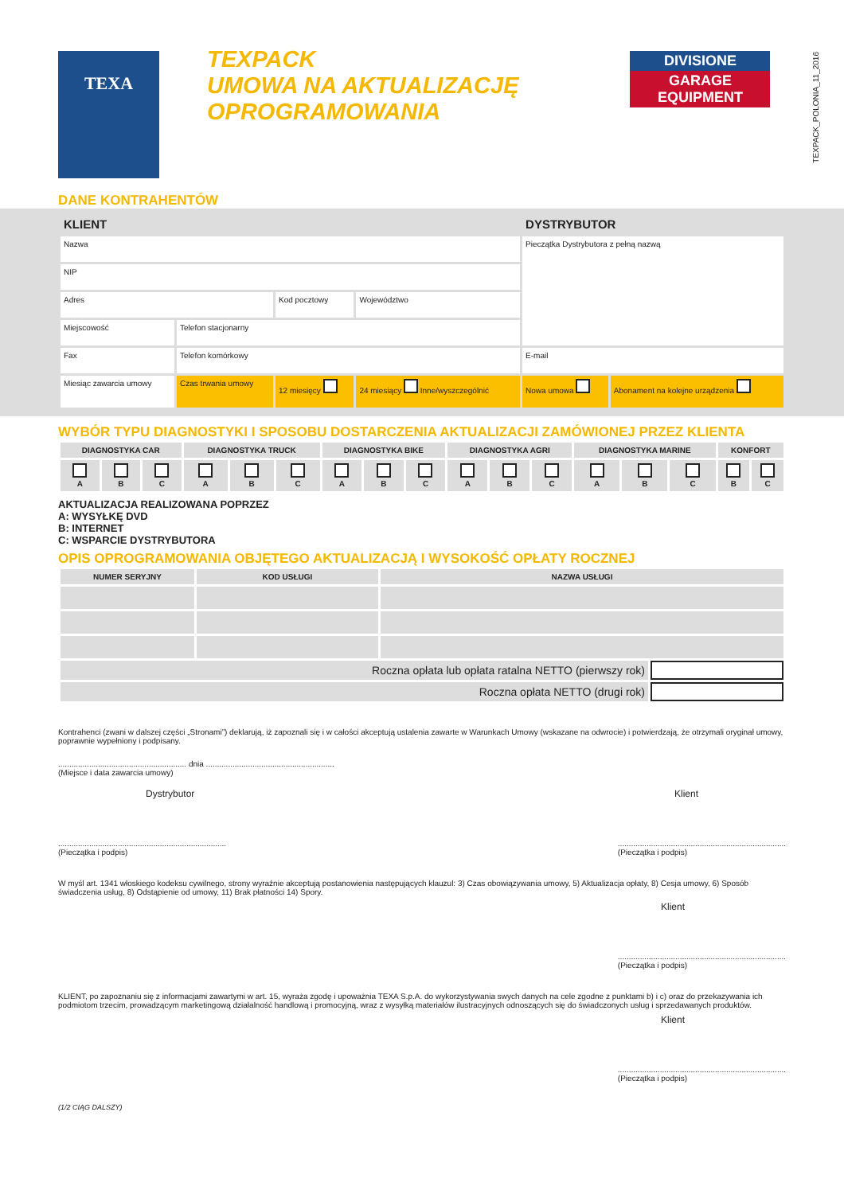TEXPACK_POLONIA_11_2016
TEXA
TEXPACK
UMOWA NA AKTUALIZACJĘ
OPROGRAMOWANIA
DIVISIONE
GARAGE EQUIPMENT
DANE KONTRAHENTÓW
| KLIENT | | | | DYSTRYBUTOR | |
| --- | --- | --- | --- | --- | --- |
| Nazwa | | | | Pieczątka Dystrybutora z pełną nazwą | |
| NIP | | | | | |
| Adres | | Kod pocztowy | Województwo | | |
| Miejscowość | Telefon stacjonarny | | | | |
| Fax | Telefon komórkowy | | | E-mail | |
| Miesiąc zawarcia umowy | Czas trwania umowy | 12 miesięcy | 24 miesiący Inne/wyszczególnić | Nowa umowa | Abonament na kolejne urządzenia |
WYBÓR TYPU DIAGNOSTYKI I SPOSOBU DOSTARCZENIA AKTUALIZACJI ZAMÓWIONEJ PRZEZ KLIENTA
| DIAGNOSTYKA CAR | | | DIAGNOSTYKA TRUCK | | | DIAGNOSTYKA BIKE | | | DIAGNOSTYKA AGRI | | | DIAGNOSTYKA MARINE | | | KONFORT | |
| --- | --- | --- | --- | --- | --- | --- | --- | --- | --- | --- | --- | --- | --- | --- | --- | --- |
| A | B | C | A | B | C | A | B | C | A | B | C | A | B | C | B | C |
AKTUALIZACJA REALIZOWANA POPRZEZ
A: WYSYŁKĘ DVD
B: INTERNET
C: WSPARCIE DYSTRYBUTORA
OPIS OPROGRAMOWANIA OBJĘTEGO AKTUALIZACJĄ I WYSOKOŚĆ OPŁATY ROCZNEJ
| NUMER SERYJNY | KOD USŁUGI | NAZWA USŁUGI | |
| --- | --- | --- | --- |
| Roczna opłata lub opłata ratalna NETTO (pierwszy rok) | | | |
| Roczna opłata NETTO (drugi rok) | | | |
Kontrahenci (zwani w dalszej części „Stronami”) deklarują, iż zapoznali się i w całości akceptują ustalenia zawarte w Warunkach Umowy (wskazane na odwrocie) i potwierdzają, że otrzymali oryginał umowy, poprawnie wypełniony i podpisany.
.......................................................... dnia ..........................................................
(Miejsce i data zawarcia umowy)
Dystrybutor Klient
............................................................................
(Pieczątka i podpis)............................................................................
(Pieczątka i podpis)
W myśl art. 1341 włoskiego kodeksu cywilnego, strony wyraźnie akceptują postanowienia następujących klauzul: 3) Czas obowiązywania umowy, 5) Aktualizacja opłaty, 8) Cesja umowy, 6) Sposób świadczenia usług, 8) Odstąpienie od umowy, 11) Brak płatności 14) Spory.
Klient
............................................................................
(Pieczątka i podpis)
KLIENT, po zapoznaniu się z informacjami zawartymi w art. 15, wyraża zgodę i upoważnia TEXA S.p.A. do wykorzystywania swych danych na cele zgodne z punktami b) i c) oraz do przekazywania ich podmiotom trzecim, prowadzącym marketingową działalność handlową i promocyjną, wraz z wysyłką materiałów ilustracyjnych odnoszących się do świadczonych usług i sprzedawanych produktów.
Klient
............................................................................
(Pieczątka i podpis)
(1/2 CIĄG DALSZY)